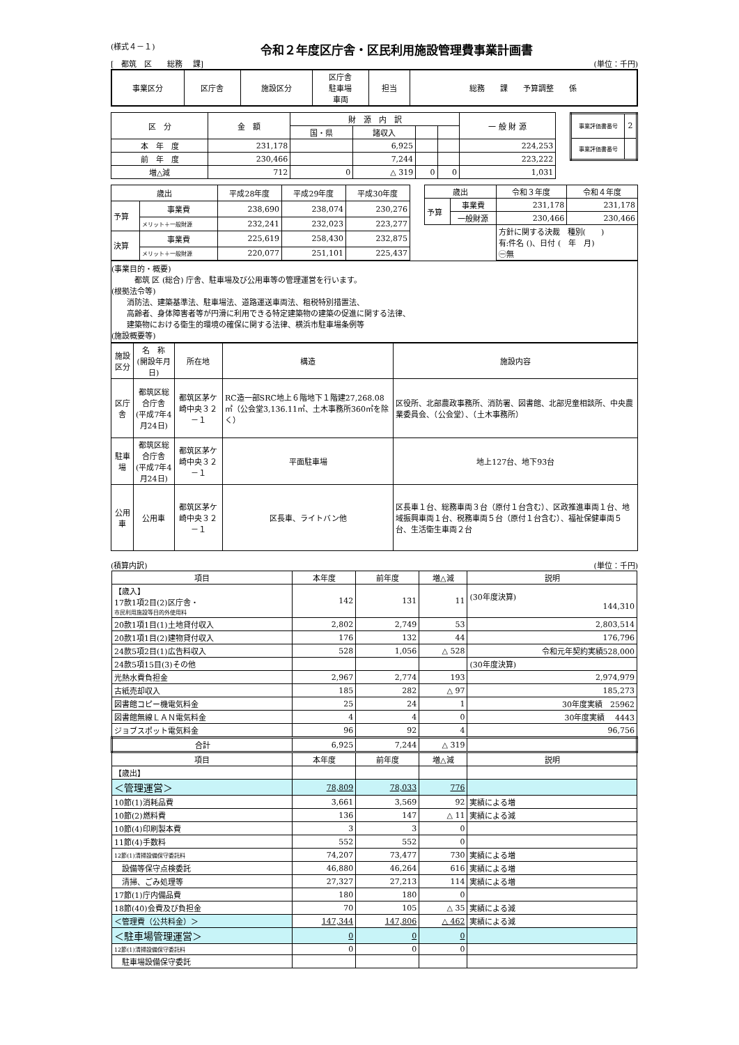(様式４－１) 令和２年度区庁舎・区民利用施設管理費事業計画書
[　都筑　区　　総務　 課] (単位：千円)
| 事業区分 | 区庁舎 | 施設区分 | 区庁舎 駐車場 車両 | 担当 | 総務 課 予算調整 係 |
| 区 分 | 金 額 | 財 源 内 訳 | | | | 一 般 財 源 |
| | | 国・県 | 諸収入 | | | |
| 本 年 度 | 231,178 | | 6,925 | | | 224,253 |
| 前 年 度 | 230,466 | | 7,244 | | | 223,222 |
| 増△減 | 712 | 0 | △ 319 | 0 | 0 | 1,031 |
| 事業評価書番号 | 2 |
| 事業評価書番号 | |
| 歳出 | | 平成28年度 | 平成29年度 | 平成30年度 |
| 予算 | 事業費 | 238,690 | 238,074 | 230,276 |
| | メリット＋一般財源 | 232,241 | 232,023 | 223,277 |
| 決算 | 事業費 | 225,619 | 258,430 | 232,875 |
| | メリット＋一般財源 | 220,077 | 251,101 | 225,437 |
| 歳出 | | 令和３年度 | 令和４年度 |
| 予算 | 事業費 | 231,178 | 231,178 |
| | 一般財源 | 230,466 | 230,466 |
| | | 方針に関する決裁 種別( ) 有:件名 ()、日付 ( 年 月) ㊀無 | |
(事業目的・概要)
　　　都筑 区 (総合) 庁舎、駐車場及び公用車等の管理運営を行います。
(根拠法令等)
　　消防法、建築基準法、駐車場法、道路運送車両法、租税特別措置法、
　　高齢者、身体障害者等が円滑に利用できる特定建築物の建築の促進に関する法律、
　　建築物における衛生的環境の確保に関する法律、横浜市駐車場条例等
(施設概要等)
| 施設区分 | 名 称 (開設年月日) | 所在地 | 構造 | 施設内容 |
| 区庁舎 | 都筑区総合庁舎 (平成7年4月24日) | 都筑区茅ケ崎中央３２－１ | RC造一部SRC地上６階地下１階建27,268.08㎡（公会堂3,136.11㎡、土木事務所360㎡を除く） | 区役所、北部農政事務所、消防署、図書館、北部児童相談所、中央農業委員会、（公会堂）、（土木事務所） |
| 駐車場 | 都筑区総合庁舎 (平成7年4月24日) | 都筑区茅ケ崎中央３２－１ | 平面駐車場 | 地上127台、地下93台 |
| 公用車 | 公用車 | 都筑区茅ケ崎中央３２－１ | 区長車、ライトバン他 | 区長車１台、総務車両３台（原付１台含む）、区政推進車両１台、地域振興車両１台、税務車両５台（原付１台含む）、福祉保健車両５台、生活衛生車両２台 |
(積算内訳) (単位：千円)
| 項目 | 本年度 | 前年度 | 増△減 | 説明 |
| --- | --- | --- | --- | --- |
| 【歳入】 17款1項2目(2)区庁舎・ 市民利用施設等目的外使用料 | 142 | 131 | 11 | (30年度決算) 144,310 |
| 20款1項1目(1)土地貸付収入 | 2,802 | 2,749 | 53 | 2,803,514 |
| 20款1項1目(2)建物貸付収入 | 176 | 132 | 44 | 176,796 |
| 24款5項2目(1)広告料収入 | 528 | 1,056 | △ 528 | 令和元年契約実績528,000 |
| 24款5項15目(3)その他 | | | | (30年度決算) |
| 光熱水費負担金 | 2,967 | 2,774 | 193 | 2,974,979 |
| 古紙売却収入 | 185 | 282 | △ 97 | 185,273 |
| 図書館コピー機電気料金 | 25 | 24 | 1 | 30年度実績 25962 |
| 図書館無線ＬＡＮ電気料金 | 4 | 4 | 0 | 30年度実績 4443 |
| ジョブスポット電気料金 | 96 | 92 | 4 | 96,756 |
| 合計 | 6,925 | 7,244 | △ 319 | |
| 項目 | 本年度 | 前年度 | 増△減 | 説明 |
| 【歳出】 | | | | |
| ＜管理運営＞ | 78,809 | 78,033 | 776 | |
| 10節(1)消耗品費 | 3,661 | 3,569 | 92 | 実績による増 |
| 10節(2)燃料費 | 136 | 147 | △ 11 | 実績による減 |
| 10節(4)印刷製本費 | 3 | 3 | 0 | |
| 11節(4)手数料 | 552 | 552 | 0 | |
| 12節(1)清掃設備保守委託料 | 74,207 | 73,477 | 730 | 実績による増 |
| 設備等保守点検委託 | 46,880 | 46,264 | 616 | 実績による増 |
| 清掃、ごみ処理等 | 27,327 | 27,213 | 114 | 実績による増 |
| 17節(1)庁内備品費 | 180 | 180 | 0 | |
| 18節(40)会費及び負担金 | 70 | 105 | △ 35 | 実績による減 |
| ＜管理費（公共料金）＞ | 147,344 | 147,806 | △ 462 | 実績による減 |
| ＜駐車場管理運営＞ | 0 | 0 | 0 | |
| 12節(1)清掃設備保守委託料 | 0 | 0 | 0 | |
| 駐車場設備保守委託 | | | | |